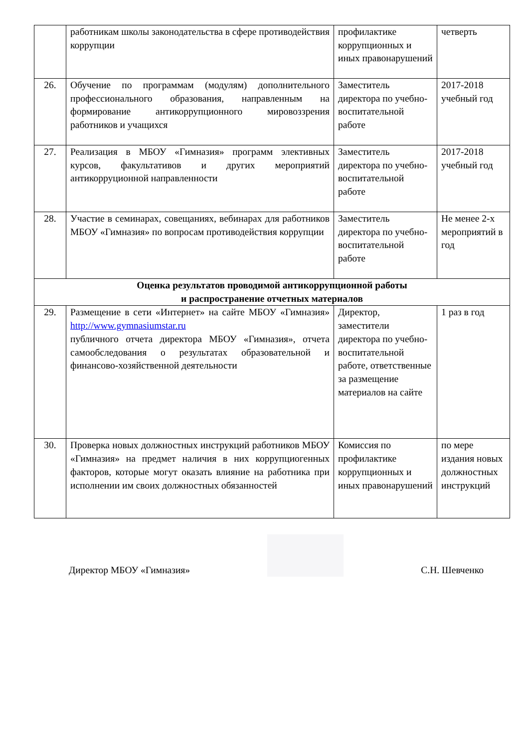| | работникам школы законодательства в сфере противодействия коррупции | профилактике коррупционных и иных правонарушений | четверть |
| 26. | Обучение по программам (модулям) дополнительного профессионального образования, направленным на формирование антикоррупционного мировоззрения работников и учащихся | Заместитель директора по учебно-воспитательной работе | 2017-2018 учебный год |
| 27. | Реализация в МБОУ «Гимназия» программ элективных курсов, факультативов и других мероприятий антикорруционной направленности | Заместитель директора по учебно-воспитательной работе | 2017-2018 учебный год |
| 28. | Участие в семинарах, совещаниях, вебинарах для работников МБОУ «Гимназия» по вопросам противодействия коррупции | Заместитель директора по учебно-воспитательной работе | Не менее 2-х мероприятий в год |
| Оценка результатов проводимой антикоррупционной работы и распространение отчетных материалов | | | |
| 29. | Размещение в сети «Интернет» на сайте МБОУ «Гимназия» http://www.gymnasiumstar.ru публичного отчета директора МБОУ «Гимназия», отчета самообследования о результатах образовательной и финансово-хозяйственной деятельности | Директор, заместители директора по учебно-воспитательной работе, ответственные за размещение материалов на сайте | 1 раз в год |
| 30. | Проверка новых должностных инструкций работников МБОУ «Гимназия» на предмет наличия в них коррупциогенных факторов, которые могут оказать влияние на работника при исполнении им своих должностных обязанностей | Комиссия по профилактике коррупционных и иных правонарушений | по мере издания новых должностных инструкций |
Директор МБОУ «Гимназия»
С.Н. Шевченко